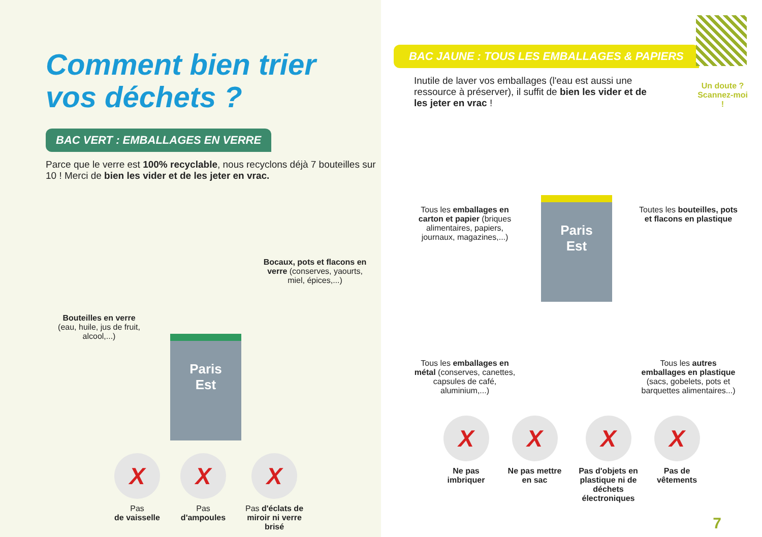Comment bien trier
vos déchets ?
BAC VERT : EMBALLAGES EN VERRE
Parce que le verre est 100% recyclable, nous recyclons déjà 7 bouteilles sur 10 ! Merci de bien les vider et de les jeter en vrac.
Bouteilles en verre
(eau, huile, jus de fruit, alcool,...)
Paris
Est
Bocaux, pots et flacons en verre (conserves, yaourts, miel, épices,...)
X
Pas
de vaisselle
X
Pas
d'ampoules
X
Pas d'éclats de miroir ni verre brisé
Un doute ?
Scannez-moi !
BAC JAUNE : TOUS LES EMBALLAGES & PAPIERS
Inutile de laver vos emballages (l'eau est aussi une ressource à préserver), il suffit de bien les vider et de les jeter en vrac !
Tous les emballages en carton et papier (briques alimentaires, papiers, journaux, magazines,...)
Paris
Est
Toutes les bouteilles, pots et flacons en plastique
Tous les emballages en métal (conserves, canettes, capsules de café, aluminium,...)
Tous les autres emballages en plastique (sacs, gobelets, pots et barquettes alimentaires...)
X
Ne pas imbriquer
X
Ne pas mettre en sac
X
Pas d'objets en plastique ni de déchets électroniques
X
Pas de vêtements
7